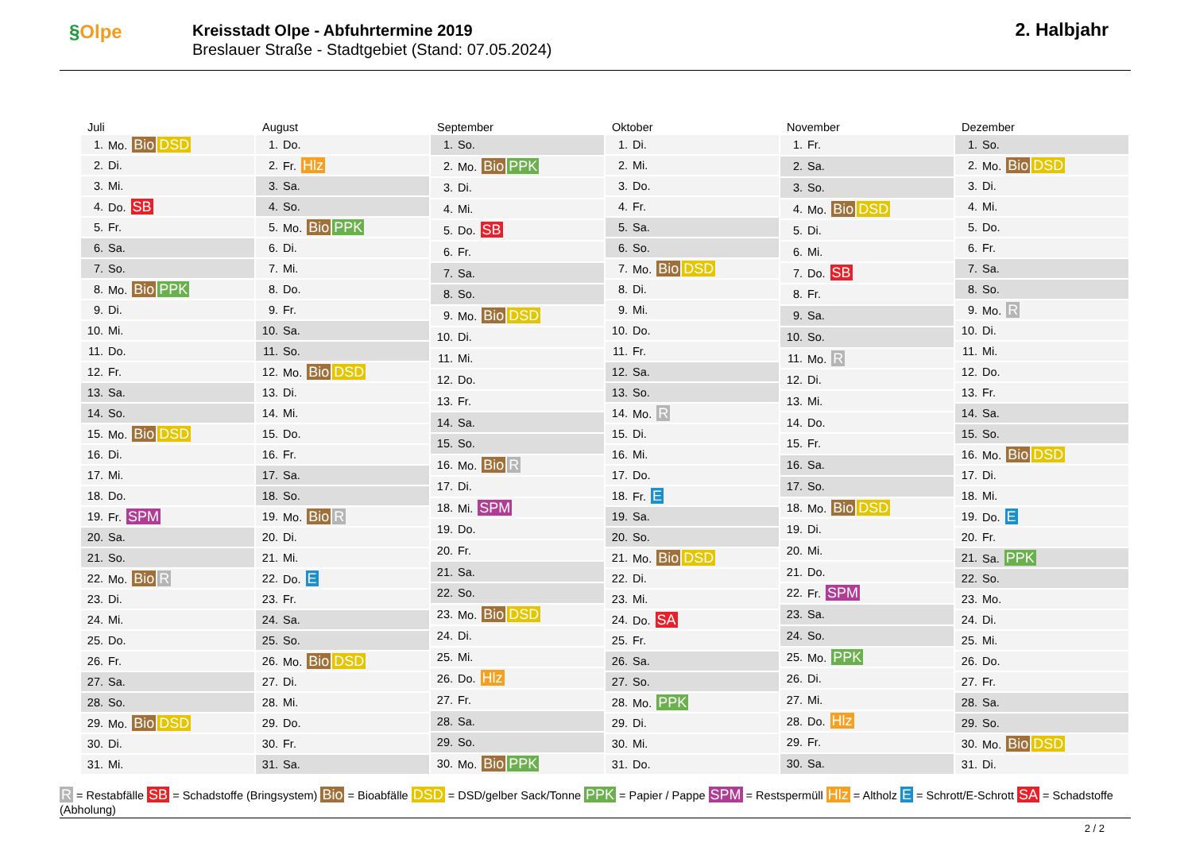§Olpe
Kreisstadt Olpe - Abfuhrtermine 2019
Breslauer Straße - Stadtgebiet (Stand: 07.05.2024)
2. Halbjahr
Juli
| 1. | Mo. Bio DSD |
| 2. | Di. |
| 3. | Mi. |
| 4. | Do. SB |
| 5. | Fr. |
| 6. | Sa. |
| 7. | So. |
| 8. | Mo. Bio PPK |
| 9. | Di. |
| 10. | Mi. |
| 11. | Do. |
| 12. | Fr. |
| 13. | Sa. |
| 14. | So. |
| 15. | Mo. Bio DSD |
| 16. | Di. |
| 17. | Mi. |
| 18. | Do. |
| 19. | Fr. SPM |
| 20. | Sa. |
| 21. | So. |
| 22. | Mo. Bio R |
| 23. | Di. |
| 24. | Mi. |
| 25. | Do. |
| 26. | Fr. |
| 27. | Sa. |
| 28. | So. |
| 29. | Mo. Bio DSD |
| 30. | Di. |
| 31. | Mi. |
August
| 1. | Do. |
| 2. | Fr. Hlz |
| 3. | Sa. |
| 4. | So. |
| 5. | Mo. Bio PPK |
| 6. | Di. |
| 7. | Mi. |
| 8. | Do. |
| 9. | Fr. |
| 10. | Sa. |
| 11. | So. |
| 12. | Mo. Bio DSD |
| 13. | Di. |
| 14. | Mi. |
| 15. | Do. |
| 16. | Fr. |
| 17. | Sa. |
| 18. | So. |
| 19. | Mo. Bio R |
| 20. | Di. |
| 21. | Mi. |
| 22. | Do. E |
| 23. | Fr. |
| 24. | Sa. |
| 25. | So. |
| 26. | Mo. Bio DSD |
| 27. | Di. |
| 28. | Mi. |
| 29. | Do. |
| 30. | Fr. |
| 31. | Sa. |
September
| 1. | So. |
| 2. | Mo. Bio PPK |
| 3. | Di. |
| 4. | Mi. |
| 5. | Do. SB |
| 6. | Fr. |
| 7. | Sa. |
| 8. | So. |
| 9. | Mo. Bio DSD |
| 10. | Di. |
| 11. | Mi. |
| 12. | Do. |
| 13. | Fr. |
| 14. | Sa. |
| 15. | So. |
| 16. | Mo. Bio R |
| 17. | Di. |
| 18. | Mi. SPM |
| 19. | Do. |
| 20. | Fr. |
| 21. | Sa. |
| 22. | So. |
| 23. | Mo. Bio DSD |
| 24. | Di. |
| 25. | Mi. |
| 26. | Do. Hlz |
| 27. | Fr. |
| 28. | Sa. |
| 29. | So. |
| 30. | Mo. Bio PPK |
Oktober
| 1. | Di. |
| 2. | Mi. |
| 3. | Do. |
| 4. | Fr. |
| 5. | Sa. |
| 6. | So. |
| 7. | Mo. Bio DSD |
| 8. | Di. |
| 9. | Mi. |
| 10. | Do. |
| 11. | Fr. |
| 12. | Sa. |
| 13. | So. |
| 14. | Mo. R |
| 15. | Di. |
| 16. | Mi. |
| 17. | Do. |
| 18. | Fr. E |
| 19. | Sa. |
| 20. | So. |
| 21. | Mo. Bio DSD |
| 22. | Di. |
| 23. | Mi. |
| 24. | Do. SA |
| 25. | Fr. |
| 26. | Sa. |
| 27. | So. |
| 28. | Mo. PPK |
| 29. | Di. |
| 30. | Mi. |
| 31. | Do. |
November
| 1. | Fr. |
| 2. | Sa. |
| 3. | So. |
| 4. | Mo. Bio DSD |
| 5. | Di. |
| 6. | Mi. |
| 7. | Do. SB |
| 8. | Fr. |
| 9. | Sa. |
| 10. | So. |
| 11. | Mo. R |
| 12. | Di. |
| 13. | Mi. |
| 14. | Do. |
| 15. | Fr. |
| 16. | Sa. |
| 17. | So. |
| 18. | Mo. Bio DSD |
| 19. | Di. |
| 20. | Mi. |
| 21. | Do. |
| 22. | Fr. SPM |
| 23. | Sa. |
| 24. | So. |
| 25. | Mo. PPK |
| 26. | Di. |
| 27. | Mi. |
| 28. | Do. Hlz |
| 29. | Fr. |
| 30. | Sa. |
Dezember
| 1. | So. |
| 2. | Mo. Bio DSD |
| 3. | Di. |
| 4. | Mi. |
| 5. | Do. |
| 6. | Fr. |
| 7. | Sa. |
| 8. | So. |
| 9. | Mo. R |
| 10. | Di. |
| 11. | Mi. |
| 12. | Do. |
| 13. | Fr. |
| 14. | Sa. |
| 15. | So. |
| 16. | Mo. Bio DSD |
| 17. | Di. |
| 18. | Mi. |
| 19. | Do. E |
| 20. | Fr. |
| 21. | Sa. PPK |
| 22. | So. |
| 23. | Mo. |
| 24. | Di. |
| 25. | Mi. |
| 26. | Do. |
| 27. | Fr. |
| 28. | Sa. |
| 29. | So. |
| 30. | Mo. Bio DSD |
| 31. | Di. |
R = Restabfälle SB = Schadstoffe (Bringsystem) Bio = Bioabfälle DSD = DSD/gelber Sack/Tonne PPK = Papier / Pappe SPM = Restspermüll Hlz = Altholz E = Schrott/E-Schrott SA = Schadstoffe (Abholung)
2 / 2